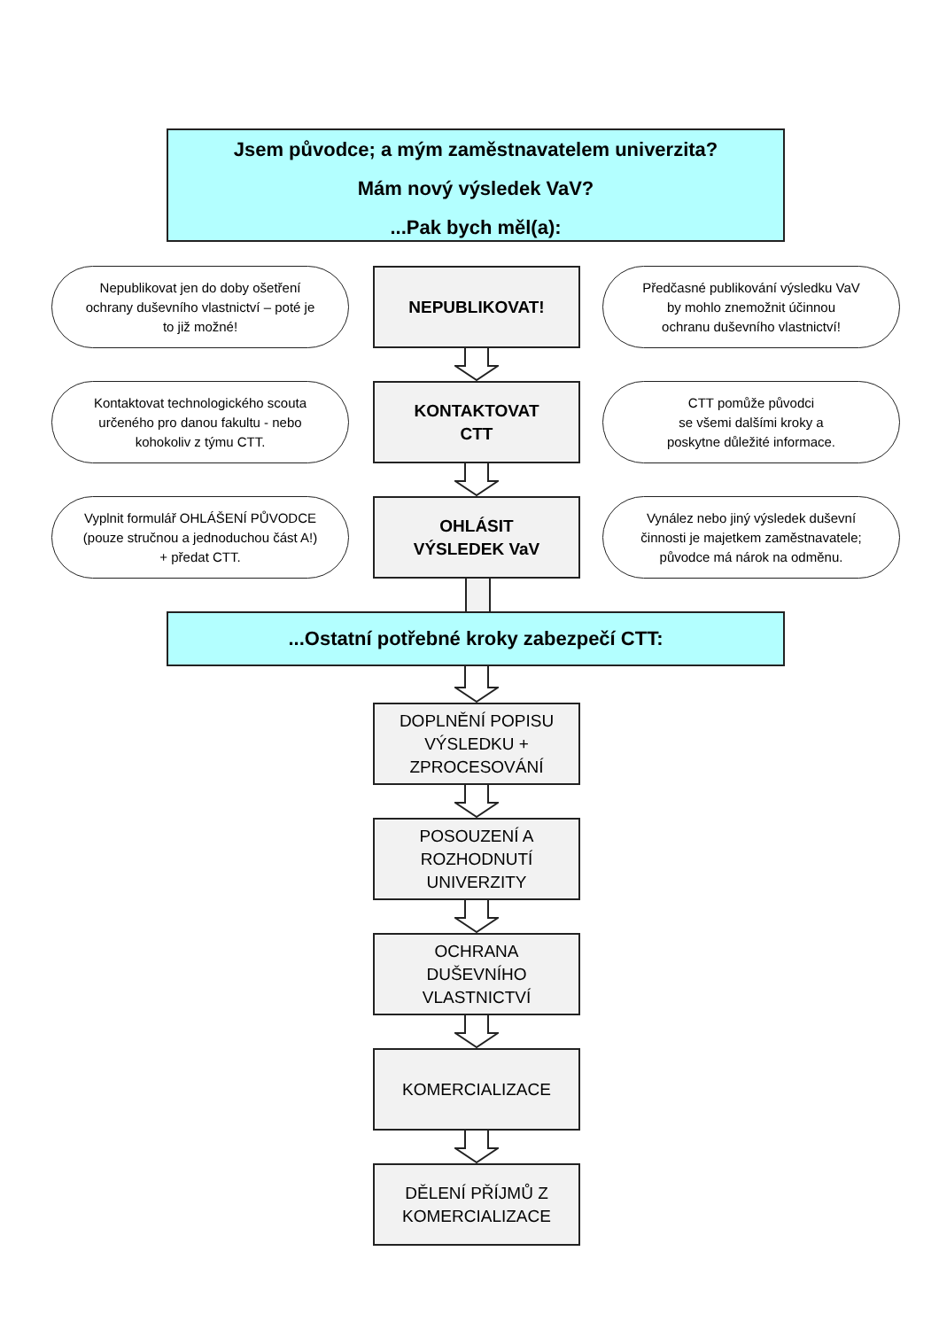Jsem původce; a mým zaměstnavatelem univerzita?
Mám nový výsledek VaV?
...Pak bych měl(a):
Nepublikovat jen do doby ošetření
ochrany duševního vlastnictví – poté je
to již možné!
NEPUBLIKOVAT!
Předčasné publikování výsledku VaV
by mohlo znemožnit účinnou
ochranu duševního vlastnictví!
Kontaktovat technologického scouta
určeného pro danou fakultu - nebo
kohokoliv z týmu CTT.
KONTAKTOVAT
CTT
CTT pomůže původci
se všemi dalšími kroky a
poskytne důležité informace.
Vyplnit formulář OHLÁŠENÍ PŮVODCE
(pouze stručnou a jednoduchou část A!)
+ předat CTT.
OHLÁSIT
VÝSLEDEK VaV
Vynález nebo jiný výsledek duševní
činnosti je majetkem zaměstnavatele;
původce má nárok na odměnu.
...Ostatní potřebné kroky zabezpečí CTT:
DOPLNĚNÍ POPISU
VÝSLEDKU +
ZPROCESOVÁNÍ
POSOUZENÍ A
ROZHODNUTÍ
UNIVERZITY
OCHRANA
DUŠEVNÍHO
VLASTNICTVÍ
KOMERCIALIZACE
DĚLENÍ PŘÍJMŮ Z
KOMERCIALIZACE